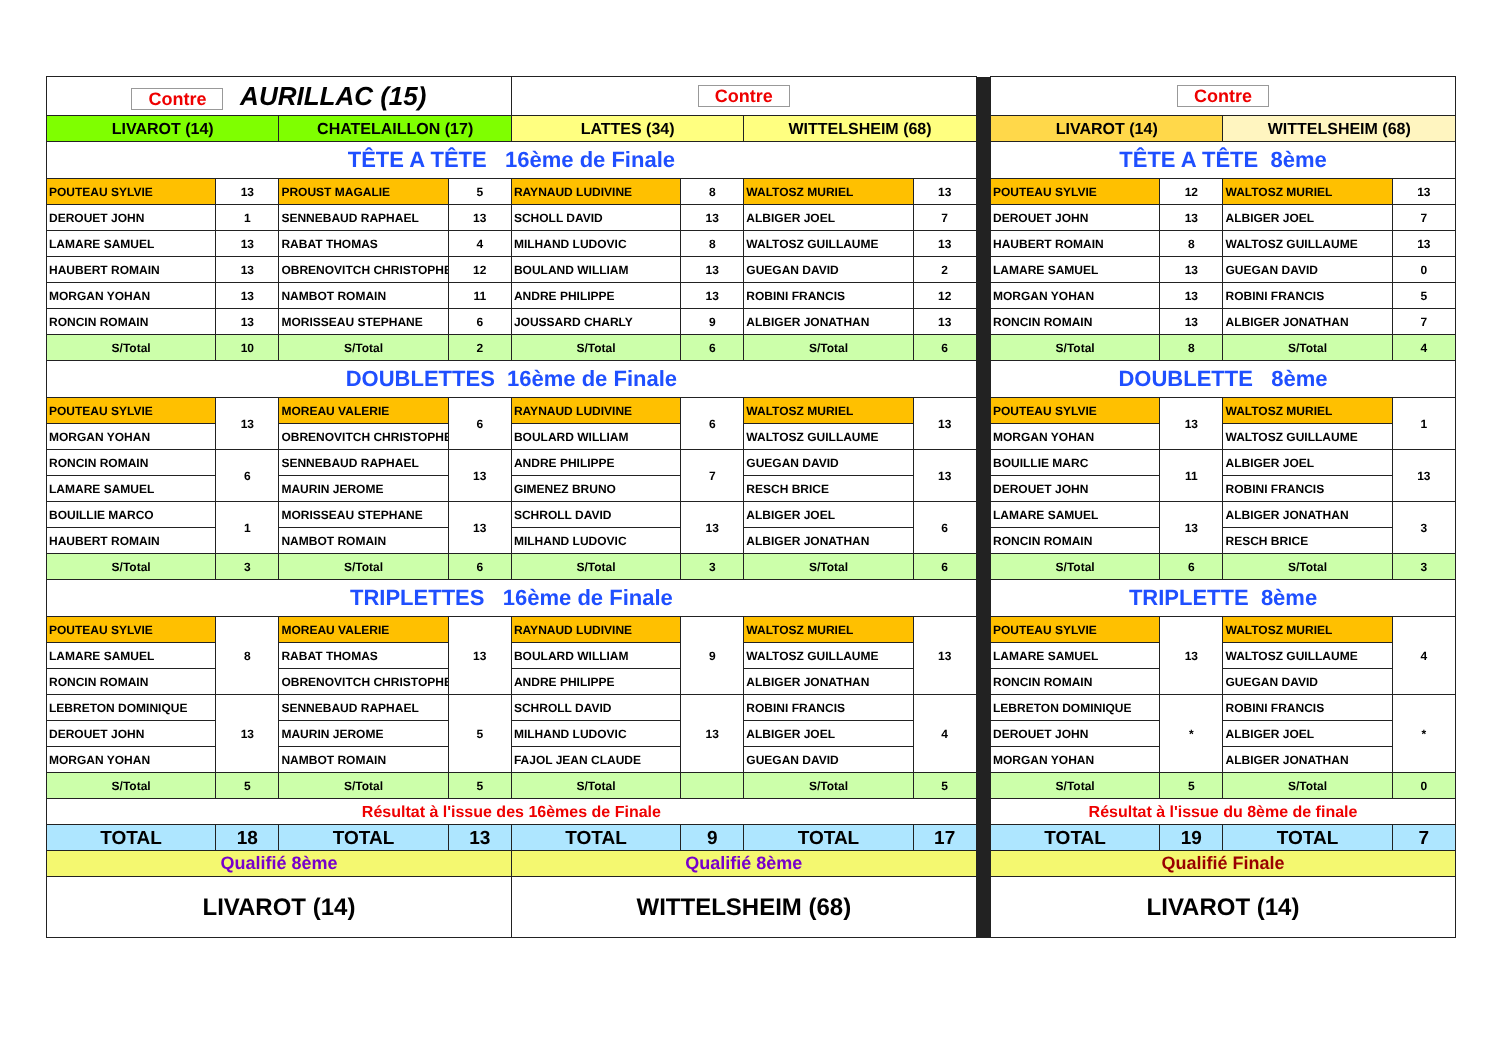| Contre AURILLAC (15) | | | | Contre | | | | | Contre | | | |
| LIVAROT (14) | | CHATELAILLON (17) | | LATTES (34) | | WITTELSHEIM (68) | | | LIVAROT (14) | | WITTELSHEIM (68) | |
| TÊTE A TÊTE 16ème de Finale | | | | | | | | | TÊTE A TÊTE 8ème | | | |
| POUTEAU SYLVIE | 13 | PROUST MAGALIE | 5 | RAYNAUD LUDIVINE | 8 | WALTOSZ MURIEL | 13 | | POUTEAU SYLVIE | 12 | WALTOSZ MURIEL | 13 |
| DEROUET JOHN | 1 | SENNEBAUD RAPHAEL | 13 | SCHOLL DAVID | 13 | ALBIGER JOEL | 7 | | DEROUET JOHN | 13 | ALBIGER JOEL | 7 |
| LAMARE SAMUEL | 13 | RABAT THOMAS | 4 | MILHAND LUDOVIC | 8 | WALTOSZ GUILLAUME | 13 | | HAUBERT ROMAIN | 8 | WALTOSZ GUILLAUME | 13 |
| HAUBERT ROMAIN | 13 | OBRENOVITCH CHRISTOPHE | 12 | BOULAND WILLIAM | 13 | GUEGAN DAVID | 2 | | LAMARE SAMUEL | 13 | GUEGAN DAVID | 0 |
| MORGAN YOHAN | 13 | NAMBOT ROMAIN | 11 | ANDRE PHILIPPE | 13 | ROBINI FRANCIS | 12 | | MORGAN YOHAN | 13 | ROBINI FRANCIS | 5 |
| RONCIN ROMAIN | 13 | MORISSEAU STEPHANE | 6 | JOUSSARD CHARLY | 9 | ALBIGER JONATHAN | 13 | | RONCIN ROMAIN | 13 | ALBIGER JONATHAN | 7 |
| S/Total | 10 | S/Total | 2 | S/Total | 6 | S/Total | 6 | | S/Total | 8 | S/Total | 4 |
| DOUBLETTES 16ème de Finale | | | | | | | | | DOUBLETTE 8ème | | | |
| POUTEAU SYLVIE | 13 | MOREAU VALERIE | 6 | RAYNAUD LUDIVINE | 6 | WALTOSZ MURIEL | 13 | | POUTEAU SYLVIE | 13 | WALTOSZ MURIEL | 1 |
| MORGAN YOHAN | | OBRENOVITCH CHRISTOPHE | | BOULARD WILLIAM | | WALTOSZ GUILLAUME | | | MORGAN YOHAN | | WALTOSZ GUILLAUME | |
| RONCIN ROMAIN | 6 | SENNEBAUD RAPHAEL | 13 | ANDRE PHILIPPE | 7 | GUEGAN DAVID | 13 | | BOUILLIE MARC | 11 | ALBIGER JOEL | 13 |
| LAMARE SAMUEL | | MAURIN JEROME | | GIMENEZ BRUNO | | RESCH BRICE | | | DEROUET JOHN | | ROBINI FRANCIS | |
| BOUILLIE MARCO | 1 | MORISSEAU STEPHANE | 13 | SCHROLL DAVID | 13 | ALBIGER JOEL | 6 | | LAMARE SAMUEL | 13 | ALBIGER JONATHAN | 3 |
| HAUBERT ROMAIN | | NAMBOT ROMAIN | | MILHAND LUDOVIC | | ALBIGER JONATHAN | | | RONCIN ROMAIN | | RESCH BRICE | |
| S/Total | 3 | S/Total | 6 | S/Total | 3 | S/Total | 6 | | S/Total | 6 | S/Total | 3 |
| TRIPLETTES 16ème de Finale | | | | | | | | | TRIPLETTE 8ème | | | |
| POUTEAU SYLVIE | 8 | MOREAU VALERIE | 13 | RAYNAUD LUDIVINE | 9 | WALTOSZ MURIEL | 13 | | POUTEAU SYLVIE | 13 | WALTOSZ MURIEL | 4 |
| LAMARE SAMUEL | | RABAT THOMAS | | BOULARD WILLIAM | | WALTOSZ GUILLAUME | | | LAMARE SAMUEL | | WALTOSZ GUILLAUME | |
| RONCIN ROMAIN | | OBRENOVITCH CHRISTOPHE | | ANDRE PHILIPPE | | ALBIGER JONATHAN | | | RONCIN ROMAIN | | GUEGAN DAVID | |
| LEBRETON DOMINIQUE | 13 | SENNEBAUD RAPHAEL | 5 | SCHROLL DAVID | 13 | ROBINI FRANCIS | 4 | | LEBRETON DOMINIQUE | * | ROBINI FRANCIS | * |
| DEROUET JOHN | | MAURIN JEROME | | MILHAND LUDOVIC | | ALBIGER JOEL | | | DEROUET JOHN | | ALBIGER JOEL | |
| MORGAN YOHAN | | NAMBOT ROMAIN | | FAJOL JEAN CLAUDE | | GUEGAN DAVID | | | MORGAN YOHAN | | ALBIGER JONATHAN | |
| S/Total | 5 | S/Total | 5 | S/Total | | S/Total | 5 | | S/Total | 5 | S/Total | 0 |
| Résultat à l'issue des 16èmes de Finale | | | | | | | | | Résultat à l'issue du 8ème de finale | | | |
| TOTAL | 18 | TOTAL | 13 | TOTAL | 9 | TOTAL | 17 | | TOTAL | 19 | TOTAL | 7 |
| Qualifié 8ème | | | | Qualifié 8ème | | | | | Qualifié Finale | | | |
| LIVAROT (14) | | | | WITTELSHEIM (68) | | | | | LIVAROT (14) | | | |